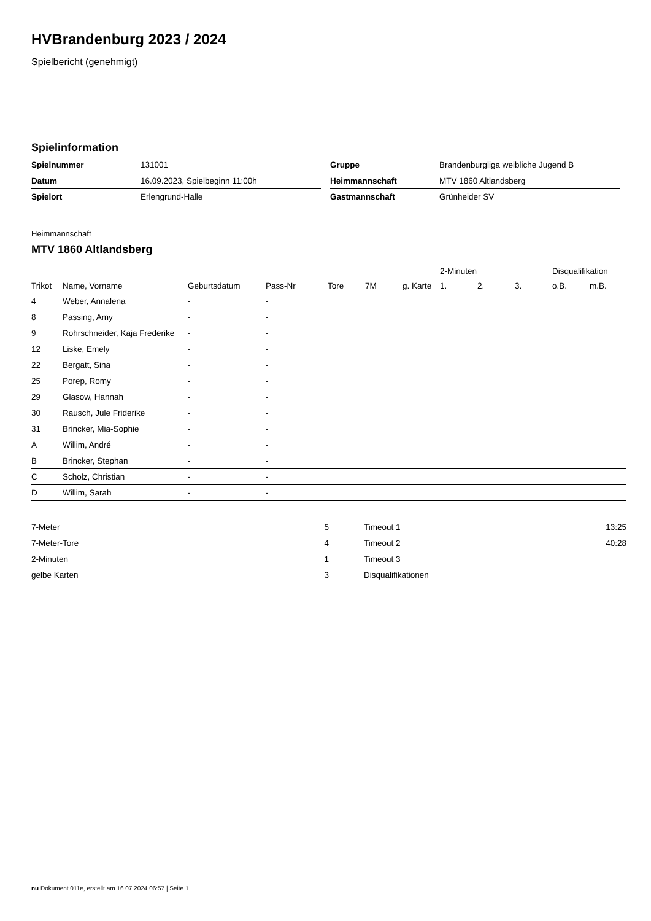HVBrandenburg 2023 / 2024
Spielbericht (genehmigt)
Spielinformation
| Spielnummer | 131001 |
| Datum | 16.09.2023, Spielbeginn 11:00h |
| Spielort | Erlengrund-Halle |
| Gruppe | Brandenburgliga weibliche Jugend B |
| Heimmannschaft | MTV 1860 Altlandsberg |
| Gastmannschaft | Grünheider SV |
Heimmannschaft
MTV 1860 Altlandsberg
| | | | | | | | | 2-Minuten | | | Disqualifikation | |
| --- | --- | --- | --- | --- | --- | --- | --- | --- | --- | --- | --- | --- |
| Trikot | Name, Vorname | Geburtsdatum | Pass-Nr | Tore | 7M | g. Karte | | 1. | 2. | 3. | o.B. | m.B. |
| 4 | Weber, Annalena | - | - | | | | | | | | | |
| 8 | Passing, Amy | - | - | | | | | | | | | |
| 9 | Rohrschneider, Kaja Frederike | - | - | | | | | | | | | |
| 12 | Liske, Emely | - | - | | | | | | | | | |
| 22 | Bergatt, Sina | - | - | | | | | | | | | |
| 25 | Porep, Romy | - | - | | | | | | | | | |
| 29 | Glasow, Hannah | - | - | | | | | | | | | |
| 30 | Rausch, Jule Friderike | - | - | | | | | | | | | |
| 31 | Brincker, Mia-Sophie | - | - | | | | | | | | | |
| A | Willim, André | - | - | | | | | | | | | |
| B | Brincker, Stephan | - | - | | | | | | | | | |
| C | Scholz, Christian | - | - | | | | | | | | | |
| D | Willim, Sarah | - | - | | | | | | | | | |
| 7-Meter | 5 |
| 7-Meter-Tore | 4 |
| 2-Minuten | 1 |
| gelbe Karten | 3 |
| Timeout 1 | 13:25 |
| Timeout 2 | 40:28 |
| Timeout 3 | |
| Disqualifikationen | |
nu.Dokument 011e, erstellt am 16.07.2024 06:57 | Seite 1